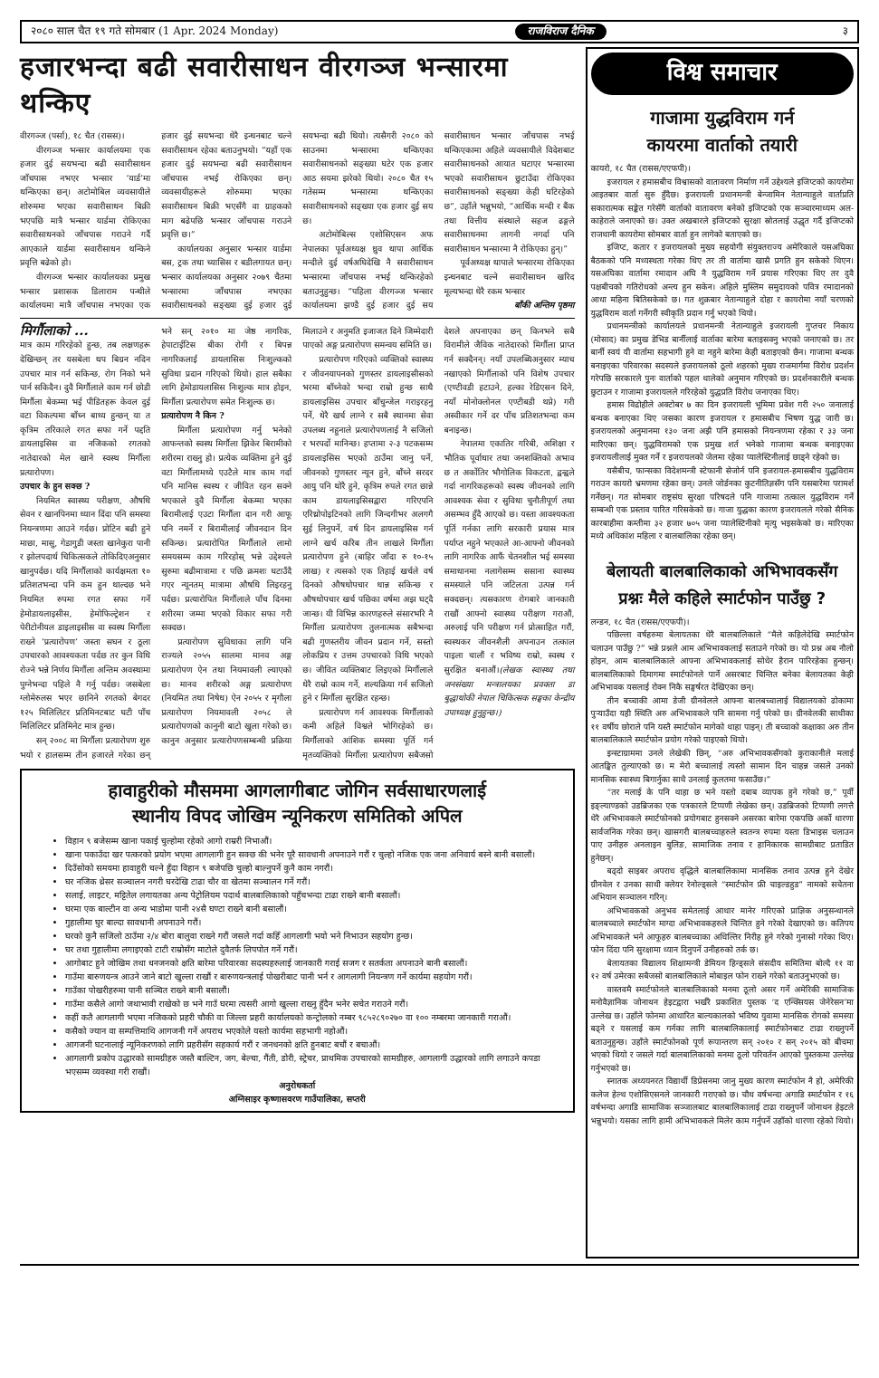२०८० साल चैत १९ गते सोमबार (1 Apr. 2024 Monday) राजविराज दैनिक ३
हजारभन्दा बढी सवारीसाधन वीरगञ्ज भन्सारमा थन्किए
वीरगञ्ज (पर्सा), १८ चैत (रासस)।
वीरगञ्ज भन्सार कार्यालयमा एक हजार दुई सयभन्दा बढी सवारीसाधन जाँचपास नभएर भन्सार ‘यार्ड’मा थन्किएका छन्। अटोमोबिल व्यवसायीले शोरुममा भएका सवारीसाधन बिक्री भएपछि मात्रै भन्सार यार्डमा रोकिएका सवारीसाधनको जाँचपास गराउने गर्दै आएकाले यार्डमा सवारीसाधन थन्किने प्रवृत्ति बढेको हो।
वीरगञ्ज भन्सार कार्यालयका प्रमुख भन्सार प्रशासक डिलाराम पन्थीले कार्यालयमा मात्रै जाँचपास नभएका एक हजार दुई सयभन्दा धेरै इन्धनबाट चल्ने सवारीसाधन रहेका बताउनुभयो। “यहाँ एक हजार दुई सयभन्दा बढी सवारीसाधन जाँचपास नभई रोकिएका छन्। व्यवसायीहरूले शोरुममा भएका सवारीसाधन बिक्री भएसँगै वा ग्राहकको माग बढेपछि भन्सार जाँचपास गराउने प्रवृत्ति छ।”
कार्यालयका अनुसार भन्सार यार्डमा बस, ट्रक तथा च्यासिस र बडीलगायत छन्। भन्सार कार्यालयका अनुसार २०७९ चैतमा भन्सारमा जाँचपास नभएका सवारीसाधनको सङ्ख्या दुई हजार दुई सयभन्दा बढी थियो। त्यसैगरी २०८० को साउनमा भन्सारमा थन्किएका सवारीसाधनको सङ्ख्या घटेर एक हजार आठ सयमा झरेको थियो। २०८० चैत १५ गतेसम्म भन्सारमा थन्किएका सवारीसाधनको सङ्ख्या एक हजार दुई सय छ।
अटोमोबिल्स एशोसिएसन अफ नेपालका पूर्वअध्यक्ष ध्रुव थापा आर्थिक मन्दीले दुई वर्षअघिदेखि नै सवारीसाधन भन्सारमा जाँचपास नभई थन्किरहेको बताउनुहुन्छ। “पहिला वीरगञ्ज भन्सार कार्यालयमा झण्डै दुई हजार दुई सय सवारीसाधन भन्सार जाँचपास नभई थन्किएकामा अहिले व्यवसायीले विदेशबाट सवारीसाधनको आयात घटाएर भन्सारमा भएको सवारीसाधन छुटाउँदा रोकिएका सवारीसाधनको सङ्ख्या केही घटिरहेको छ”, उहाँले भन्नुभयो, “आर्थिक मन्दी र बैंक तथा वित्तीय संस्थाले सहज ढङ्गले सवारीसाधनमा लागनी नगर्दा पनि सवारीसाधन भन्सारमा नै रोकिएका हुन्।”
पूर्वअध्यक्ष थापाले भन्सारमा रोकिएका इन्धनबाट चल्ने सवारीसाधन खरिद मूल्यभन्दा धेरै रकम भन्सार
बाँकी अन्तिम पृष्ठमा
मिर्गौलाको ...
मात्र काम गरिरहेको हुन्छ, तब लक्षणहरू देखिन्छन् तर यसबेला थप बिग्रन नदिन उपचार मात्र गर्न सकिन्छ, रोग निको भने पार्न सकिदैन। दुवै मिर्गौलाले काम गर्न छोडी मिर्गौला बेकम्मा भई पीडितहरू केवल दुई वटा विकल्पमा बाँच्न बाध्य हुन्छन् या त कृत्रिम तरिकाले रगत सफा गर्ने पद्दति डायलाइसिस वा नजिकको रगतको नातेदारको मेल खाने स्वस्थ मिर्गौला प्रत्यारोपण।
उपचार के हुन सक्छ ?
नियमित स्वास्थ्य परीक्षण, औषधि सेवन र खानपिनमा ध्यान दिंदा पनि समस्या नियन्त्रणमा आउने गर्दछ। प्रोटिन बढी हुने माछा, मासु, गेडागुडी जस्ता खानेकुरा पानी र झोलपदार्थ चिकित्सकले तोकिदिएअनुसार खानुपर्दछ। यदि मिर्गौलाको कार्यक्षमता १० प्रतिशतभन्दा पनि कम हुन थाल्दछ भने नियमित रुपमा रगत सफा गर्ने हेमोडायलाइसीस, हेमोफिल्ट्रेशन र पेरीटोनीयल डाइलाइसीस वा स्वस्थ मिर्गौला राख्ने ‘प्रत्यारोपण’ जस्ता सघन र ठूला उपचारको आवश्यकता पर्दछ तर कुन विधि रोज्ने भन्ने निर्णय मिर्गौला अन्तिम अवस्थामा पुग्नेभन्दा पहिले नै गर्नु पर्दछ। जसबेला ग्लोमेरुलस भएर छानिने रगतको बेगदर १२५ मिलिलिटर प्रतिमिनटबाट घटी पाँच मिलिलिटर प्रतिमिनेट मात्र हुन्छ।
सन् २००८ मा मिर्गौला प्रत्यारोपण शुरु भयो र हालसम्म तीन हजारले गरेका छन् भने सन् २०१० मा जेष्ठ नागरिक, हेपाटाईटिस बीका रोगी र बिपन्न नागरिकलाई डायलासिस निःशुल्कको सुविधा प्रदान गरिएको थियो। हाल सबैका लागि हेमोडायलासिस निःशुल्क मात्र होइन, मिर्गौला प्रत्यारोपण समेत निःशुल्क छ।
प्रत्यारोपण नै किन ?
मिर्गौला प्रत्यारोपण गर्नु भनेको आफन्तको स्वस्थ मिर्गौला झिकेर बिरामीको शरीरमा राख्नु हो। प्रत्येक व्यक्तिमा हुने दुई वटा मिर्गौलामध्ये एउटैले मात्र काम गर्दा पनि मानिस स्वस्थ र जीवित रहन सक्ने भएकाले दुवै मिर्गौला बेकम्मा भएका बिरामीलाई एउटा मिर्गौला दान गरी आफू पनि नमर्ने र बिरामीलाई जीवनदान दिन सकिन्छ। प्रत्यारोपित मिर्गौलाले लामो समयसम्म काम गरिरहोस् भन्ने उद्देश्यले सुरुमा बढीमात्रामा र पछि क्रमशः घटाउँदै गएर न्यूनतम् मात्रामा औषधि लिइरहनु पर्दछ। प्रत्यारोपित मिर्गौलाले पाँच दिनमा शरीरमा जम्मा भएको विकार सफा गरी सक्दछ।
प्रत्यारोपण सुविधाका लागि पनि राज्यले २०५५ सालमा मानव अङ्ग प्रत्यारोपण ऐन तथा नियमावली ल्याएको छ। मानव शरीरको अङ्ग प्रत्यारोपण (नियमित तथा निषेध) ऐन २०५५ र मृगौला प्रत्यारोपण नियमावली २०५८ ले प्रत्यारोपणको कानुनी बाटो खुला गरेको छ। कानुन अनुसार प्रत्यारोपणसम्बन्धी प्रक्रिया मिलाउने र अनुमति इजाजत दिने जिम्मेदारी पाएको अङ्ग प्रत्यारोपण समन्वय समिति छ।
प्रत्यारोपण गरिएको व्यक्तिको स्वास्थ्य र जीवनयापनको गुणस्तर डायलाइसीसको भरमा बाँच्नेको भन्दा राम्रो हुन्छ साथै डायलाइसिस उपचार बाँचुन्जेल गराइरहनु पर्ने, धेरै खर्च लाग्ने र सबै स्थानमा सेवा उपलब्ध नहुनाले प्रत्यारोपणलाई नै सजिलो र भरपर्दो मानिन्छ। हप्तामा २-३ पटकसम्म डायलाइसिस भएको ठाउँमा जानु पर्ने, जीवनको गुणस्तर न्यून हुने, बाँच्ने सरदर आयु पनि थोरै हुने, कृत्रिम रुपले रगत छान्ने काम डायलाइसिसद्वारा गरिएपनि एरिथ्रोपोइटिनको लागि जिन्दगीभर अलगगै सुई लिनुपर्ने, वर्ष दिन डायलाइसिस गर्न लाग्ने खर्च करिब तीन लाखले मिर्गौला प्रत्यारोपण हुने (बाहिर जाँदा रु १०-१५ लाख) र त्यसको एक तिहाई खर्चले वर्ष दिनको औषधोपचार धान्न सकिन्छ र औषधोपचार खर्च पछिका वर्षमा अझ घट्दै जान्छ। यी विभिन्न कारणहरुले संसारभरि नै मिर्गौला प्रत्यारोपण तुलनात्मक सबैभन्दा बढी गुणस्तरीय जीवन प्रदान गर्ने, सस्तो लोकप्रिय र उत्तम उपचारको विधि भएको छ। जीवित व्यक्तिबाट लिइएको मिर्गौलाले धेरै राम्रो काम गर्ने, शल्यक्रिया गर्न सजिलो हुने र मिर्गौला सुरक्षित रहन्छ।
प्रत्यारोपण गर्न आवश्यक मिर्गौलाको कमी अहिले विश्वले भोगिरहेको छ। मिर्गौलाको आंशिक समस्या पूर्ति गर्न मृतव्यक्तिको मिर्गौला प्रत्यारोपण सबैजसो देशले अपनाएका छन् किनभने सबै विरामीले जैविक नातेदारको मिर्गौला प्राप्त गर्न सक्दैनन्। नयाँ उपलब्धिअनुसार म्याच नखाएको मिर्गौलाको पनि विशेष उपचार (एण्टीवडी हटाउने, हल्का रेडिएसन दिने, नयाँ मोनोक्लोनल एण्टीबडी थप्ने) गरी अस्वीकार गर्ने दर पाँच प्रतिशतभन्दा कम बनाइन्छ।
नेपालमा एकातिर गरिबी, अशिक्षा र भौतिक पूर्वाधार तथा जनशक्तिको अभाव छ त अर्कोतिर भौगोलिक विकटता, द्वन्द्वले गर्दा नागरिकहरूको स्वस्थ जीवनको लागि आवश्यक सेवा र सुविधा चुनौतीपूर्ण तथा असम्भव हुँदै आएको छ। यस्ता आवश्यकता पूर्ति गर्नका लागि सरकारी प्रयास मात्र पर्याप्त नहुने भएकाले आ-आफ्नो जीवनको लागि नागरिक आफैं चेतनशील भई समस्या समाधानमा नलागेसम्म ससाना स्वास्थ्य समस्याले पनि जटिलता उत्पन्न गर्न सक्दछन्। त्यसकारण रोगबारे जानकारी राखौं आफ्नो स्वास्थ्य परीक्षण गराऔं, अरुलाई पनि परीक्षण गर्न प्रोत्साहित गरौं, स्वस्थकर जीवनशैली अपनाउन तत्काल पाइला चालौं र भविष्य राम्रो, स्वस्थ र सुरक्षित बनाऔं।(लेखक स्वास्थ्य तथा जनसंख्या मन्त्रालयका प्रवक्ता डा बुद्धाथोकी नेपाल चिकित्सक सङ्घका केन्द्रीय उपाध्यक्ष हुनुहुन्छ।)
हावाहुरीको मौसममा आगलागीबाट जोगिन सर्वसाधारणलाई
स्थानीय विपद जोखिम न्यूनिकरण समितिको अपिल
विहान ९ बजेसम्म खाना पकाई चुल्होमा रहेको आगो राम्ररी निभाऔं।
खाना पकाउँदा खर पत्करको प्रयोग भएमा आगलागी हुन सक्छ की भनेर पूरै सावधानी अपनाउने गरौं र चुल्हो नजिक एक जना अनिवार्य बस्ने बानी बसालौं।
दिउँसोको समयमा हावाहुरी चल्ने हुँदा विहान ९ बजेपछि चुल्हो बाल्नुपर्ने कुनै काम नगरौं।
घर नजिक थ्रेसर सञ्चालन नगरी घरदेखि टाढा चौर वा खेतमा सञ्चालन गर्ने गरौं।
सलाई, लाइटर, मट्टितेल लगायतका अन्य पेट्रोलियम पदार्थ बालबालिकाको पहुँचभन्दा टाढा राख्ने बानी बसालौं।
घरमा एक बाल्टीन वा अन्य भाडोमा पानी २४सै घण्टा राख्ने बानी बसालौं।
गुहालीमा घुर बाल्दा सावधानी अपनाउने गरौं।
घरको कुनै सजिलो ठाउँमा २/४ बोरा बालुवा राख्ने गरौं जसले गर्दा कहिँ आगलागी भयो भने निभाउन सहयोग हुन्छ।
घर तथा गुहालीमा लगाइएको टाटी राम्रोसँग माटोले दुवैतर्फ लिपपोत गर्ने गरौं।
आगोबाट हुने जोखिम तथा धनजनको क्षति बारेमा परिवारका सदस्यहरुलाई जानकारी गराई सजग र सतर्कता अपनाउने बानी बसालौं।
गाउँमा बारुणयन्त्र आउने जाने बाटो खुल्ला राखौं र बारुणयन्त्रलाई पोखरीबाट पानी भर्न र आगलागी नियन्त्रण गर्ने कार्यमा सहयोग गरौं।
गाउँका पोखरीहरुमा पानी सञ्चित राख्ने बानी बसालौं।
गाउँमा कसैले आगो जथाभावी राखेको छ भने गाउँ घरमा त्यसरी आगो खुल्ला राख्नु हुँदैन भनेर सचेत गराउने गरौं।
कहीं कतै आगलागी भएमा नजिकको प्रहरी चौकी वा जिल्ला प्रहरी कार्यालयको कन्ट्रोलको नम्बर ९८५२८९०२७० वा १०० नम्बरमा जानकारी गराऔं।
कसैको ज्यान वा सम्पत्तिमाथि आगजनी गर्ने अपराध भएकोले यस्तो कार्यमा सहभागी नहोऔं।
आगजनी घटनालाई न्यूनिकरणको लागि प्रहरीसँग सहकार्य गरौं र जनधनको क्षति हुनबाट बचौं र बचाऔं।
आगलागी प्रकोप उद्धारको सामग्रीहरु जस्तै बाल्टिन, जग, बेल्चा, गैंती, डोरी, स्ट्रेचर, प्राथमिक उपचारको सामग्रीहरु, आगलागी उद्धारको लागि लगाउने कपडा भएसम्म व्यवस्था गरी राखौं।
अनुरोधकर्ता
अग्निसाइर कृष्णासवरण गाउँपालिका, सप्तरी
विश्व समाचार
गाजामा युद्धविराम गर्न
कायरमा वार्ताको तयारी
कायरो, १८ चैत (रासस/एएफपी)।
इजरायल र हमासबीच विश्वासको वातावरण निर्माण गर्ने उद्देश्यले इजिप्टको कायरोमा आइतबार वार्ता सुरु हुँदैछ। इजरायली प्रधानमन्त्री बेन्जामिन नेतान्याहुले वार्ताप्रति सकारात्मक सङ्केत गरेसँगै वार्ताको वातावरण बनेको इजिप्टको एक सञ्चारमाध्यम अल-काहेराले जनाएको छ। उक्त अखबारले इजिप्टको सुरक्षा स्रोतलाई उद्धृत गर्दै इजिप्टको राजधानी कायरोमा सोमबार वार्ता हुन लागेको बताएको छ।
इजिप्ट, कतार र इजरायलको मुख्य सहयोगी संयुक्तराज्य अमेरिकाले यसअघिका बैठकको पनि मध्यस्थता गरेका थिए तर ती वार्तामा खासै प्रगति हुन सकेको थिएन। यसअघिका वार्तामा रमादान अघि नै युद्धविराम गर्ने प्रयास गरिएका थिए तर दुवै पक्षबीचको गतिरोधको अन्त्य हुन सकेन। अहिले मुस्लिम समुदायको पवित्र रमादानको आधा महिना बितिसकेको छ। गत शुक्रबार नेतान्याहुले दोहा र कायरोमा नयाँ चरणको युद्धविराम वार्ता गर्नेगरी स्वीकृति प्रदान गर्नु भएको थियो।
प्रधानमन्त्रीको कार्यालयले प्रधानमन्त्री नेतान्याहुले इजरायली गुप्तचर निकाय (मोसाद) का प्रमुख डेभिड बार्नीलाई वार्ताका बारेमा बताइसक्नु भएको जनाएको छ। तर बार्नी स्वयं यी वार्तामा सहभागी हुने वा नहुने बारेमा केही बताइएको छैन। गाजामा बन्धक बनाइएका परिवारका सदस्यले इजरायलको ठूलो शहरको मुख्य राजमार्गमा विरोध प्रदर्शन गरेपछि सरकारले पुनः वार्ताको पहल थालेको अनुमान गरिएको छ। प्रदर्शनकारीले बन्धक छुटाउन र गाजामा इजरायलले गरिरहेको युद्धप्रति विरोध जनाएका थिए।
हमास विद्रोहीले अक्टोबर ७ का दिन इजरायली भूमिमा प्रवेश गरी २५० जनालाई बन्धक बनाएका थिए जसका कारण इजरायल र हमासबीच भिषण युद्ध जारी छ। इजरायलको अनुमानमा १३० जना अझै पनि हमासको नियन्त्रणमा रहेका र ३३ जना मारिएका छन्। युद्धविरामको एक प्रमुख शर्त भनेको गाजामा बन्धक बनाइएका इजरायलीलाई मुक्त गर्ने र इजरायलको जेलमा रहेका प्यालेस्टिनीलाई छाड्ने रहेको छ।
यसैबीच, फान्सका विदेशमन्त्री स्टेफानी सेजोर्न पनि इजरायल-हमासबीच युद्धविराम गराउन कायरो भ्रमणमा रहेका छन्। उनले जोर्डनका कुटनीतिज्ञसँग पनि यसबारेमा परामर्श गर्नेछन्। गत सोमबार राष्ट्रसंघ सुरक्षा परिषदले पनि गाजामा तत्काल युद्धविराम गर्ने सम्बन्धी एक प्रस्ताव पारित गरिसकेको छ। गाजा युद्धका कारण इजरायलले गरेको सैनिक कारबाहीमा कम्तीमा ३२ हजार ७०५ जना प्यालेस्टिनीको मृत्यु भइसकेको छ। मारिएका मध्ये अधिकांश महिला र बालबालिका रहेका छन्।
बेलायती बालबालिकाको अभिभावकसँग
प्रश्नः मैले कहिले स्मार्टफोन पाउँछु ?
लन्डन, १८ चैत (रासस/एएफपी)।
पछिल्ला वर्षहरुमा बेलायतका धेरै बालबालिकाले “मैले कहिलेदेखि स्मार्टफोन चलाउन पाउँछु ?” भन्ने प्रश्नले आम अभिभावकलाई सताउने गरेको छ। यो प्रश्न अब नौलो होइन, आम बालबालिकाले आफ्ना अभिभावकलाई सोधेर हैरान पारिरहेका हुन्छन्। बालबालिकाको दिमागमा स्मार्टफोनले पार्ने असरबाट चिन्तित बनेका बेलायतका केही अभिभावक यसलाई रोक्न निकै सङ्घर्षरत देखिएका छन्।
तीन बच्चाकी आमा डेजी ग्रीनवेलले आफ्ना बालबच्चालाई विद्यालयको ढोकामा पुऱ्याउँदा यही स्थिति अरु अभिभावकले पनि सामना गर्नु परेको छ। ग्रीनवेलकी साथीका ११ वर्षीय छोराले पनि यस्तै स्मार्टफोन मागेको थाहा पाइन्। ती बच्चाको कक्षाका अरु तीन बालबालिकाले स्मार्टफोन प्रयोग गरेको पाइएको थियो।
इन्स्टाग्राममा उनले लेखेकी छिन्, “अरु अभिभावकसँगको कुराकानीले मलाई आतङ्कित तुल्याएको छ। म मेरो बच्चालाई त्यस्तो सामान दिन चाहन्न जसले उनको मानसिक स्वास्थ्य बिगार्नुका साथै उनलाई कुलतमा फसाउँछ।”
“तर मलाई के पनि थाहा छ भने यस्तो दबाब व्यापक हुने गरेको छ,” पूर्वी इङ्ल्याण्डको उडब्रिजका एक पत्रकारले टिप्पणी लेखेका छन्। उडब्रिजको टिप्पणी लगत्तै धेरै अभिभावकले स्मार्टफोनको प्रयोगबाट हुनसक्ने असरका बारेमा एकपछि अर्को धारणा सार्वजनिक गरेका छन्। खासगरी बालबच्चाहरुले स्वतन्त्र रुपमा यस्ता डिभाइस चलाउन पाए उनीहरु अनलाइन बुलिङ, सामाजिक तनाव र हानिकारक सामग्रीबाट प्रताडित हुनेछन्।
बढ्दो साइबर अपराध वृद्धिले बालबालिकामा मानसिक तनाव उत्पन्न हुने देखेर ग्रीनवेल र उनका साथी क्लेयर रेनोल्ड्सले “स्मार्टफोन फ्री चाइल्डहुड” नामको सचेतना अभियान सञ्चालन गरिन्।
अभिभावकको अनुभव समेतलाई आधार मानेर गरिएको प्राज्ञिक अनुसन्धानले बालबच्चाले स्मार्टफोन माग्दा अभिभावकहरुले चिन्तित हुने गरेको देखाएको छ। कतिपय अभिभावकले भने आफूहरु बालबच्चाका अधिल्तिर निरीह हुने गरेको गुनासो गरेका थिए। फोन दिंदा पनि सुरक्षामा ध्यान दिनुपर्ने उनीहरुको तर्क छ।
बेलायतका विद्यालय शिक्षामन्त्री डेमियन हिन्ड्सले संसदीय समितिमा बोल्दै ११ वा १२ वर्ष उमेरका सबैजसो बालबालिकाले मोबाइल फोन राख्ने गरेको बताउनुभएको छ।
वास्तवमै स्मार्टफोनले बालबालिकाको मनमा ठूलो असर गर्ने अमेरिकी सामाजिक मनोवैज्ञानिक जोनाथन हेइटद्वारा भर्खरै प्रकाशित पुस्तक ‘द एन्क्सियस जेनेरेसन’मा उल्लेख छ। उहाँले फोनमा आधारित बाल्यकालको भविष्य युवामा मानसिक रोगको समस्या बढ्ने र यसलाई कम गर्नका लागि बालबालिकालाई स्मार्टफोनबाट टाढा राख्नुपर्ने बताउनुहुन्छ। उहाँले स्मार्टफोनको पूर्ण रूपान्तरण सन् २०१० र सन् २०१५ को बीचमा भएको थियो र जसले गर्दा बालबालिकाको मनमा ठूलो परिवर्तन आएको पुस्तकमा उल्लेख गर्नुभएको छ।
स्नातक अध्ययनरत विद्यार्थी डिप्रेसनमा जानु मुख्य कारण स्मार्टफोन नै हो, अमेरिकी कलेज हेल्थ एशोसिएसनले जानकारी गराएको छ। चौध वर्षभन्दा अगाडि स्मार्टफोन र १६ वर्षभन्दा अगाडि सामाजिक सञ्जालबाट बालबालिकालाई टाढा राख्नुपर्ने जोनाथन हेइटले भन्नुभयो। यसका लागि हामी अभिभावकले मिलेर काम गर्नुपर्ने उहाँको धारणा रहेको थियो।